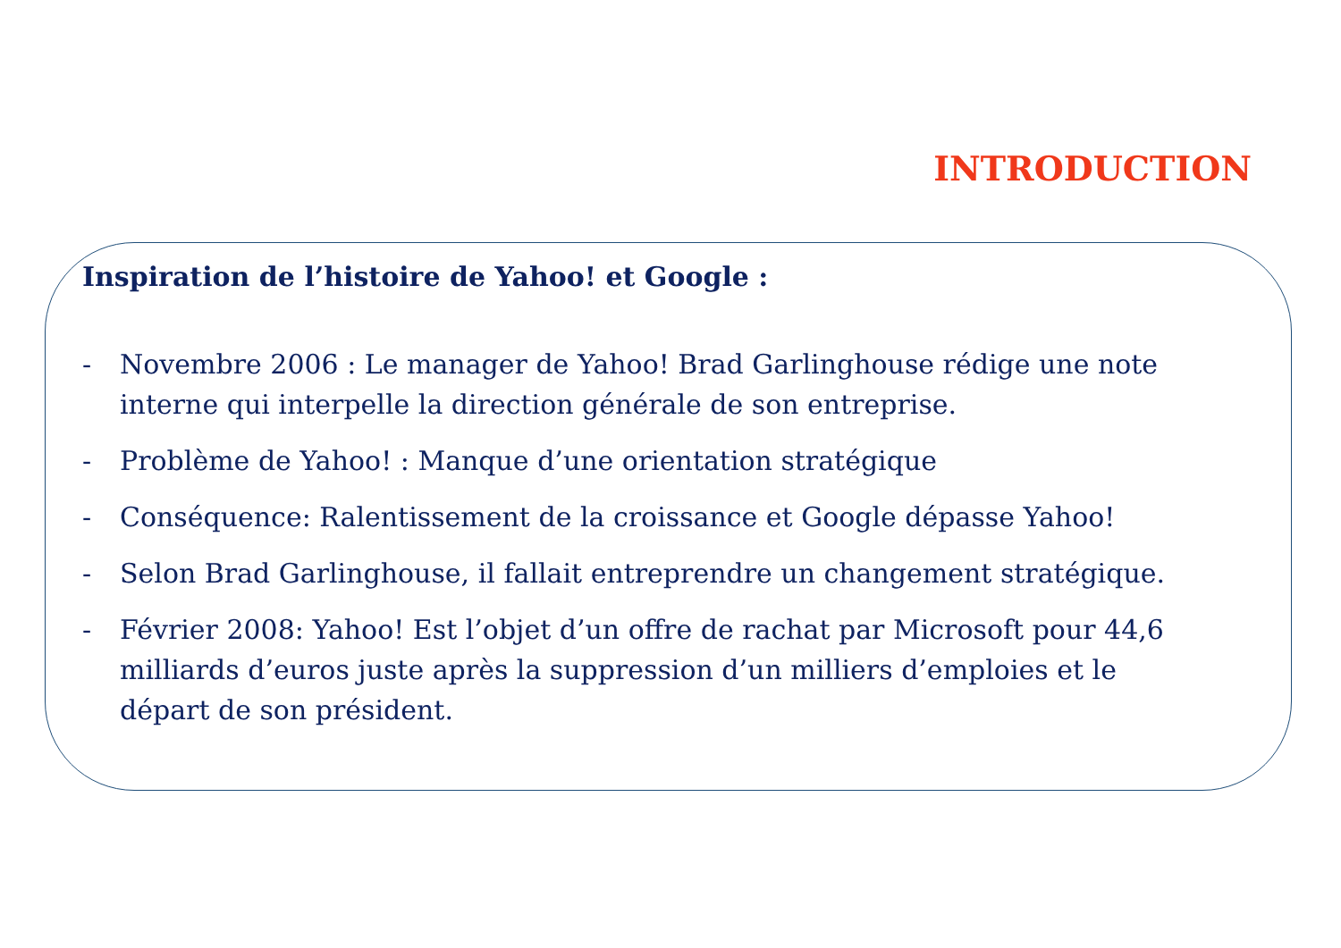INTRODUCTION
Inspiration de l’histoire de Yahoo! et Google :
- Novembre 2006 : Le manager de Yahoo! Brad Garlinghouse rédige une note interne qui interpelle la direction générale de son entreprise.
- Problème de Yahoo! : Manque d’une orientation stratégique
- Conséquence: Ralentissement de la croissance et Google dépasse Yahoo!
- Selon Brad Garlinghouse, il fallait entreprendre un changement stratégique.
- Février 2008: Yahoo! Est l’objet d’un offre de rachat par Microsoft pour 44,6 milliards d’euros juste après la suppression d’un milliers d’emploies et le départ de son président.